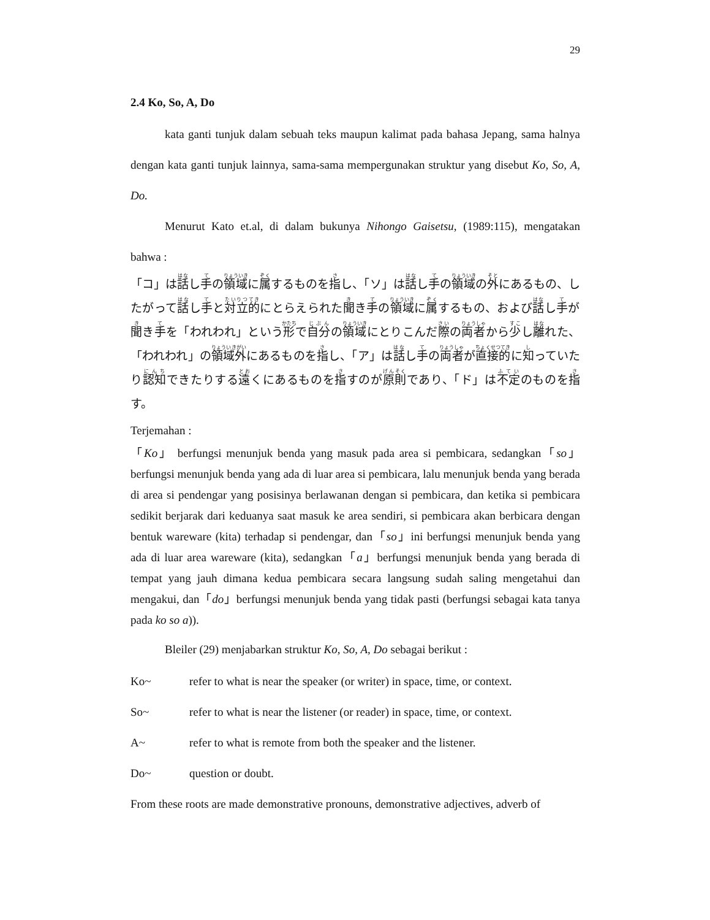29
2.4 Ko, So, A, Do
kata ganti tunjuk dalam sebuah teks maupun kalimat pada bahasa Jepang, sama halnya dengan kata ganti tunjuk lainnya, sama-sama mempergunakan struktur yang disebut Ko, So, A, Do.
Menurut Kato et.al, di dalam bukunya Nihongo Gaisetsu, (1989:115), mengatakan bahwa :
「コ」は話し手の領域に属するものを指し、「ソ」は話し手の領域の外にあるもの、したがって話し手と対立的にとらえられた聞き手の領域に属するもの、および話し手が聞き手を「われわれ」という形で自分の領域にとりこんだ際の両者から少し離れた、「われわれ」の領域外にあるものを指し、「ア」は話し手の両者が直接的に知っていたり認知できたりする遠くにあるものを指すのが原則であり、「ド」は不定のものを指す。
Terjemahan :
「Ko」 berfungsi menunjuk benda yang masuk pada area si pembicara, sedangkan「so」berfungsi menunjuk benda yang ada di luar area si pembicara, lalu menunjuk benda yang berada di area si pendengar yang posisinya berlawanan dengan si pembicara, dan ketika si pembicara sedikit berjarak dari keduanya saat masuk ke area sendiri, si pembicara akan berbicara dengan bentuk wareware (kita) terhadap si pendengar, dan「so」ini berfungsi menunjuk benda yang ada di luar area wareware (kita), sedangkan「a」berfungsi menunjuk benda yang berada di tempat yang jauh dimana kedua pembicara secara langsung sudah saling mengetahui dan mengakui, dan「do」berfungsi menunjuk benda yang tidak pasti (berfungsi sebagai kata tanya pada ko so a)).
Bleiler (29) menjabarkan struktur Ko, So, A, Do sebagai berikut :
Ko~ refer to what is near the speaker (or writer) in space, time, or context.
So~ refer to what is near the listener (or reader) in space, time, or context.
A~ refer to what is remote from both the speaker and the listener.
Do~ question or doubt.
From these roots are made demonstrative pronouns, demonstrative adjectives, adverb of